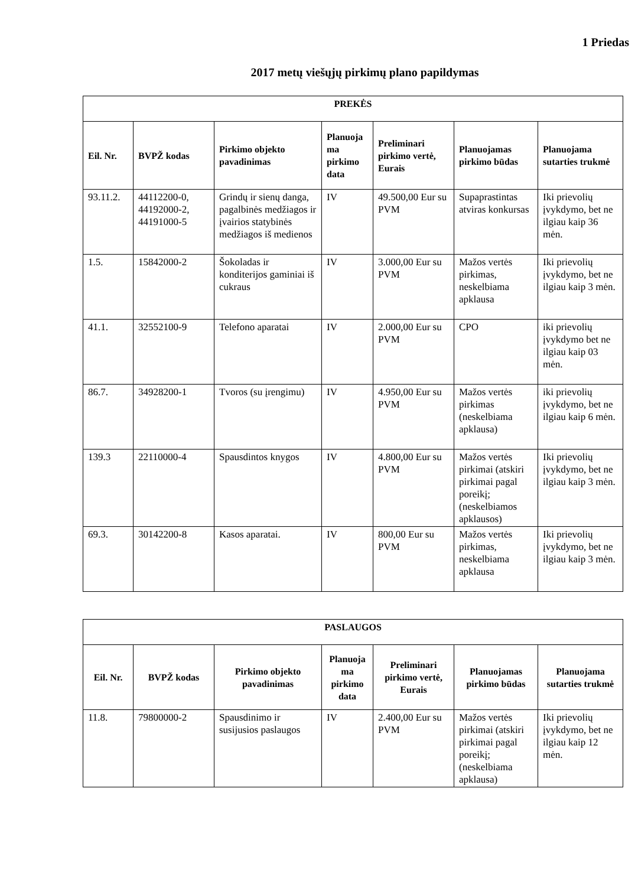1 Priedas
2017 metų viešųjų pirkimų plano papildymas
| PREKĖS | | | | | | |
| --- | --- | --- | --- | --- | --- | --- |
| Eil. Nr. | BVPŽ kodas | Pirkimo objekto pavadinimas | Planuoja ma pirkimo data | Preliminari pirkimo vertė, Eurais | Planuojamas pirkimo būdas | Planuojama sutarties trukmė |
| 93.11.2. | 44112200-0, 44192000-2, 44191000-5 | Grindų ir sienų danga, pagalbinės medžiagos ir įvairios statybinės medžiagos iš medienos | IV | 49.500,00 Eur su PVM | Supaprastintas atviras konkursas | Iki prievolių įvykdymo, bet ne ilgiau kaip 36 mėn. |
| 1.5. | 15842000-2 | Šokoladas ir konditerijos gaminiai iš cukraus | IV | 3.000,00 Eur su PVM | Mažos vertės pirkimas, neskelbiama apklausa | Iki prievolių įvykdymo, bet ne ilgiau kaip 3 mėn. |
| 41.1. | 32552100-9 | Telefono aparatai | IV | 2.000,00 Eur su PVM | CPO | iki prievolių įvykdymo bet ne ilgiau kaip 03 mėn. |
| 86.7. | 34928200-1 | Tvoros (su įrengimu) | IV | 4.950,00 Eur su PVM | Mažos vertės pirkimas (neskelbiama apklausa) | iki prievolių įvykdymo, bet ne ilgiau kaip 6 mėn. |
| 139.3 | 22110000-4 | Spausdintos knygos | IV | 4.800,00 Eur su PVM | Mažos vertės pirkimai (atskiri pirkimai pagal poreikį; (neskelbiamos apklausos) | Iki prievolių įvykdymo, bet ne ilgiau kaip 3 mėn. |
| 69.3. | 30142200-8 | Kasos aparatai. | IV | 800,00 Eur su PVM | Mažos vertės pirkimas, neskelbiama apklausa | Iki prievolių įvykdymo, bet ne ilgiau kaip 3 mėn. |
| PASLAUGOS | | | | | | |
| --- | --- | --- | --- | --- | --- | --- |
| Eil. Nr. | BVPŽ kodas | Pirkimo objekto pavadinimas | Planuoja ma pirkimo data | Preliminari pirkimo vertė, Eurais | Planuojamas pirkimo būdas | Planuojama sutarties trukmė |
| 11.8. | 79800000-2 | Spausdinimo ir susijusios paslaugos | IV | 2.400,00 Eur su PVM | Mažos vertės pirkimai (atskiri pirkimai pagal poreikį; (neskelbiama apklausa) | Iki prievolių įvykdymo, bet ne ilgiau kaip 12 mėn. |